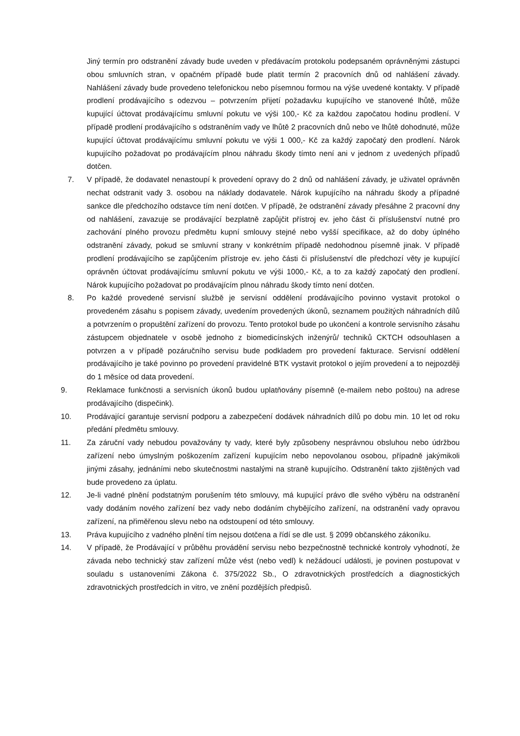Jiný termín pro odstranění závady bude uveden v předávacím protokolu podepsaném oprávněnými zástupci obou smluvních stran, v opačném případě bude platit termín 2 pracovních dnů od nahlášení závady. Nahlášení závady bude provedeno telefonickou nebo písemnou formou na výše uvedené kontakty. V případě prodlení prodávajícího s odezvou – potvrzením přijetí požadavku kupujícího ve stanovené lhůtě, může kupující účtovat prodávajícímu smluvní pokutu ve výši 100,- Kč za každou započatou hodinu prodlení. V případě prodlení prodávajícího s odstraněním vady ve lhůtě 2 pracovních dnů nebo ve lhůtě dohodnuté, může kupující účtovat prodávajícímu smluvní pokutu ve výši 1 000,- Kč za každý započatý den prodlení. Nárok kupujícího požadovat po prodávajícím plnou náhradu škody tímto není ani v jednom z uvedených případů dotčen.
7. V případě, že dodavatel nenastoupí k provedení opravy do 2 dnů od nahlášení závady, je uživatel oprávněn nechat odstranit vady 3. osobou na náklady dodavatele. Nárok kupujícího na náhradu škody a případné sankce dle předchozího odstavce tím není dotčen. V případě, že odstranění závady přesáhne 2 pracovní dny od nahlášení, zavazuje se prodávající bezplatně zapůjčit přístroj ev. jeho část či příslušenství nutné pro zachování plného provozu předmětu kupní smlouvy stejné nebo vyšší specifikace, až do doby úplného odstranění závady, pokud se smluvní strany v konkrétním případě nedohodnou písemně jinak. V případě prodlení prodávajícího se zapůjčením přístroje ev. jeho části či příslušenství dle předchozí věty je kupující oprávněn účtovat prodávajícímu smluvní pokutu ve výši 1000,- Kč, a to za každý započatý den prodlení. Nárok kupujícího požadovat po prodávajícím plnou náhradu škody tímto není dotčen.
8. Po každé provedené servisní službě je servisní oddělení prodávajícího povinno vystavit protokol o provedeném zásahu s popisem závady, uvedením provedených úkonů, seznamem použitých náhradních dílů a potvrzením o propuštění zařízení do provozu. Tento protokol bude po ukončení a kontrole servisního zásahu zástupcem objednatele v osobě jednoho z biomedicínských inženýrů/ techniků CKTCH odsouhlasen a potvrzen a v případě pozáručního servisu bude podkladem pro provedení fakturace. Servisní oddělení prodávajícího je také povinno po provedení pravidelné BTK vystavit protokol o jejím provedení a to nejpozději do 1 měsíce od data provedení.
9. Reklamace funkčnosti a servisních úkonů budou uplatňovány písemně (e-mailem nebo poštou) na adrese prodávajícího (dispečink).
10. Prodávající garantuje servisní podporu a zabezpečení dodávek náhradních dílů po dobu min. 10 let od roku předání předmětu smlouvy.
11. Za záruční vady nebudou považovány ty vady, které byly způsobeny nesprávnou obsluhou nebo údržbou zařízení nebo úmyslným poškozením zařízení kupujícím nebo nepovolanou osobou, případně jakýmikoli jinými zásahy, jednáními nebo skutečnostmi nastalými na straně kupujícího. Odstranění takto zjištěných vad bude provedeno za úplatu.
12. Je-li vadné plnění podstatným porušením této smlouvy, má kupující právo dle svého výběru na odstranění vady dodáním nového zařízení bez vady nebo dodáním chybějícího zařízení, na odstranění vady opravou zařízení, na přiměřenou slevu nebo na odstoupení od této smlouvy.
13. Práva kupujícího z vadného plnění tím nejsou dotčena a řídí se dle ust. § 2099 občanského zákoníku.
14. V případě, že Prodávající v průběhu provádění servisu nebo bezpečnostně technické kontroly vyhodnotí, že závada nebo technický stav zařízení může vést (nebo vedl) k nežádoucí události, je povinen postupovat v souladu s ustanoveními Zákona č. 375/2022 Sb., O zdravotnických prostředcích a diagnostických zdravotnických prostředcích in vitro, ve znění pozdějších předpisů.